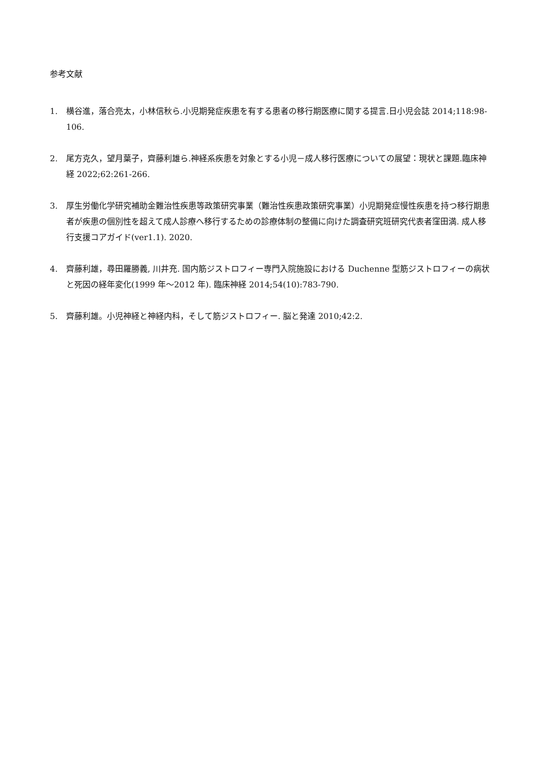参考文献
1. 横谷進，落合亮太，小林信秋ら.小児期発症疾患を有する患者の移行期医療に関する提言.日小児会誌 2014;118:98-106.
2. 尾方克久，望月葉子，齊藤利雄ら.神経系疾患を対象とする小児－成人移行医療についての展望：現状と課題.臨床神経 2022;62:261-266.
3. 厚生労働化学研究補助金難治性疾患等政策研究事業（難治性疾患政策研究事業）小児期発症慢性疾患を持つ移行期患者が疾患の個別性を超えて成人診療へ移行するための診療体制の整備に向けた調査研究班研究代表者窪田満. 成人移行支援コアガイド(ver1.1). 2020.
4. 齊藤利雄，尋田羅勝義, 川井充. 国内筋ジストロフィー専門入院施設における Duchenne 型筋ジストロフィーの病状と死因の経年変化(1999 年～2012 年). 臨床神経 2014;54(10):783-790.
5. 齊藤利雄。小児神経と神経内科，そして筋ジストロフィー. 脳と発達 2010;42:2.